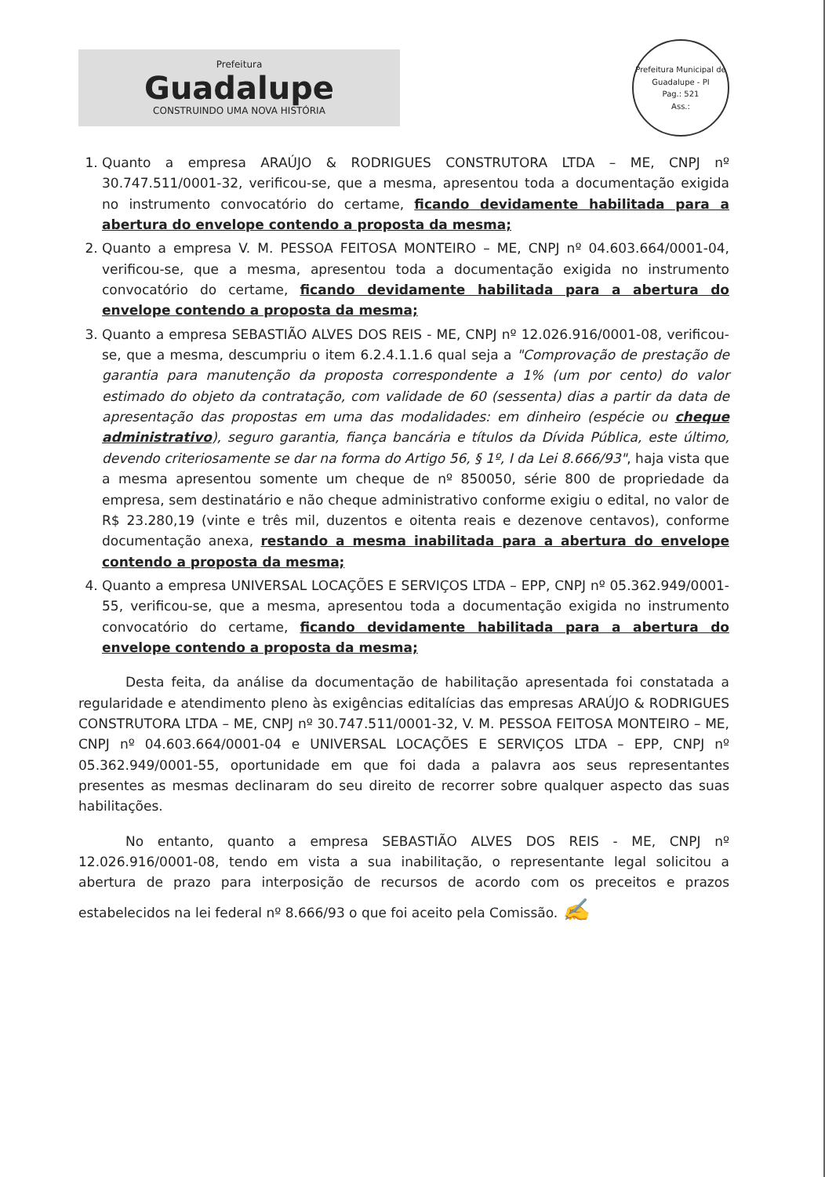Prefeitura
Guadalupe
CONSTRUINDO UMA NOVA HISTÓRIA
Prefeitura Municipal de Guadalupe - PI
Pag.: 521
Ass.:
1. Quanto a empresa ARAÚJO & RODRIGUES CONSTRUTORA LTDA – ME, CNPJ nº 30.747.511/0001-32, verificou-se, que a mesma, apresentou toda a documentação exigida no instrumento convocatório do certame, ficando devidamente habilitada para a abertura do envelope contendo a proposta da mesma;
2. Quanto a empresa V. M. PESSOA FEITOSA MONTEIRO – ME, CNPJ nº 04.603.664/0001-04, verificou-se, que a mesma, apresentou toda a documentação exigida no instrumento convocatório do certame, ficando devidamente habilitada para a abertura do envelope contendo a proposta da mesma;
3. Quanto a empresa SEBASTIÃO ALVES DOS REIS - ME, CNPJ nº 12.026.916/0001-08, verificou-se, que a mesma, descumpriu o item 6.2.4.1.1.6 qual seja a "Comprovação de prestação de garantia para manutenção da proposta correspondente a 1% (um por cento) do valor estimado do objeto da contratação, com validade de 60 (sessenta) dias a partir da data de apresentação das propostas em uma das modalidades: em dinheiro (espécie ou cheque administrativo), seguro garantia, fiança bancária e títulos da Dívida Pública, este último, devendo criteriosamente se dar na forma do Artigo 56, § 1º, I da Lei 8.666/93", haja vista que a mesma apresentou somente um cheque de nº 850050, série 800 de propriedade da empresa, sem destinatário e não cheque administrativo conforme exigiu o edital, no valor de R$ 23.280,19 (vinte e três mil, duzentos e oitenta reais e dezenove centavos), conforme documentação anexa, restando a mesma inabilitada para a abertura do envelope contendo a proposta da mesma;
4. Quanto a empresa UNIVERSAL LOCAÇÕES E SERVIÇOS LTDA – EPP, CNPJ nº 05.362.949/0001-55, verificou-se, que a mesma, apresentou toda a documentação exigida no instrumento convocatório do certame, ficando devidamente habilitada para a abertura do envelope contendo a proposta da mesma;
Desta feita, da análise da documentação de habilitação apresentada foi constatada a regularidade e atendimento pleno às exigências editalícias das empresas ARAÚJO & RODRIGUES CONSTRUTORA LTDA – ME, CNPJ nº 30.747.511/0001-32, V. M. PESSOA FEITOSA MONTEIRO – ME, CNPJ nº 04.603.664/0001-04 e UNIVERSAL LOCAÇÕES E SERVIÇOS LTDA – EPP, CNPJ nº 05.362.949/0001-55, oportunidade em que foi dada a palavra aos seus representantes presentes as mesmas declinaram do seu direito de recorrer sobre qualquer aspecto das suas habilitações.
No entanto, quanto a empresa SEBASTIÃO ALVES DOS REIS - ME, CNPJ nº 12.026.916/0001-08, tendo em vista a sua inabilitação, o representante legal solicitou a abertura de prazo para interposição de recursos de acordo com os preceitos e prazos estabelecidos na lei federal nº 8.666/93 o que foi aceito pela Comissão. ✍